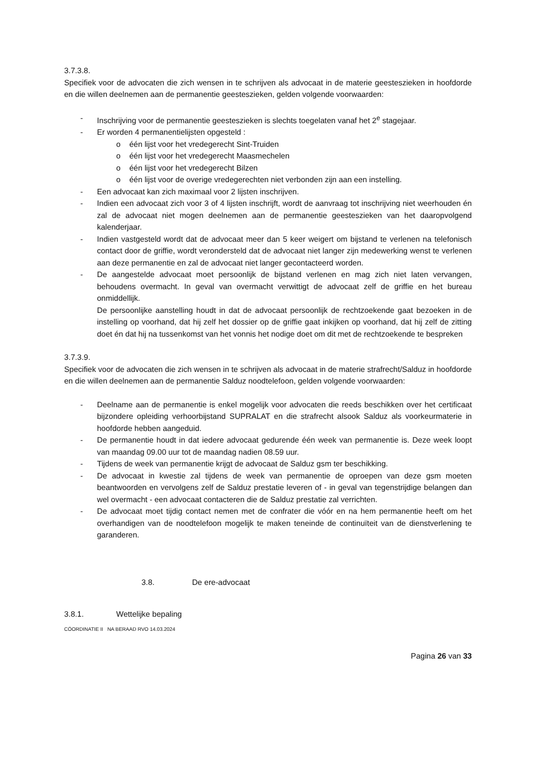3.7.3.8.
Specifiek voor de advocaten die zich wensen in te schrijven als advocaat in de materie geesteszieken in hoofdorde en die willen deelnemen aan de permanentie geesteszieken, gelden volgende voorwaarden:
- Inschrijving voor de permanentie geesteszieken is slechts toegelaten vanaf het 2<sup>e</sup> stagejaar.
- Er worden 4 permanentielijsten opgesteld :
o één lijst voor het vredegerecht Sint-Truiden
o één lijst voor het vredegerecht Maasmechelen
o één lijst voor het vredegerecht Bilzen
o één lijst voor de overige vredegerechten niet verbonden zijn aan een instelling.
- Een advocaat kan zich maximaal voor 2 lijsten inschrijven.
- Indien een advocaat zich voor 3 of 4 lijsten inschrijft, wordt de aanvraag tot inschrijving niet weerhouden én zal de advocaat niet mogen deelnemen aan de permanentie geesteszieken van het daaropvolgend kalenderjaar.
- Indien vastgesteld wordt dat de advocaat meer dan 5 keer weigert om bijstand te verlenen na telefonisch contact door de griffie, wordt verondersteld dat de advocaat niet langer zijn medewerking wenst te verlenen aan deze permanentie en zal de advocaat niet langer gecontacteerd worden.
- De aangestelde advocaat moet persoonlijk de bijstand verlenen en mag zich niet laten vervangen, behoudens overmacht. In geval van overmacht verwittigt de advocaat zelf de griffie en het bureau onmiddellijk.
De persoonlijke aanstelling houdt in dat de advocaat persoonlijk de rechtzoekende gaat bezoeken in de instelling op voorhand, dat hij zelf het dossier op de griffie gaat inkijken op voorhand, dat hij zelf de zitting doet én dat hij na tussenkomst van het vonnis het nodige doet om dit met de rechtzoekende te bespreken
3.7.3.9.
Specifiek voor de advocaten die zich wensen in te schrijven als advocaat in de materie strafrecht/Salduz in hoofdorde en die willen deelnemen aan de permanentie Salduz noodtelefoon, gelden volgende voorwaarden:
- Deelname aan de permanentie is enkel mogelijk voor advocaten die reeds beschikken over het certificaat bijzondere opleiding verhoorbijstand SUPRALAT en die strafrecht alsook Salduz als voorkeurmaterie in hoofdorde hebben aangeduid.
- De permanentie houdt in dat iedere advocaat gedurende één week van permanentie is. Deze week loopt van maandag 09.00 uur tot de maandag nadien 08.59 uur.
- Tijdens de week van permanentie krijgt de advocaat de Salduz gsm ter beschikking.
- De advocaat in kwestie zal tijdens de week van permanentie de oproepen van deze gsm moeten beantwoorden en vervolgens zelf de Salduz prestatie leveren of - in geval van tegenstrijdige belangen dan wel overmacht - een advocaat contacteren die de Salduz prestatie zal verrichten.
- De advocaat moet tijdig contact nemen met de confrater die vóór en na hem permanentie heeft om het overhandigen van de noodtelefoon mogelijk te maken teneinde de continuïteit van de dienstverlening te garanderen.
3.8. De ere-advocaat
3.8.1. Wettelijke bepaling
CÖORDINATIE II NA BERAAD RVO 14.03.2024
Pagina 26 van 33